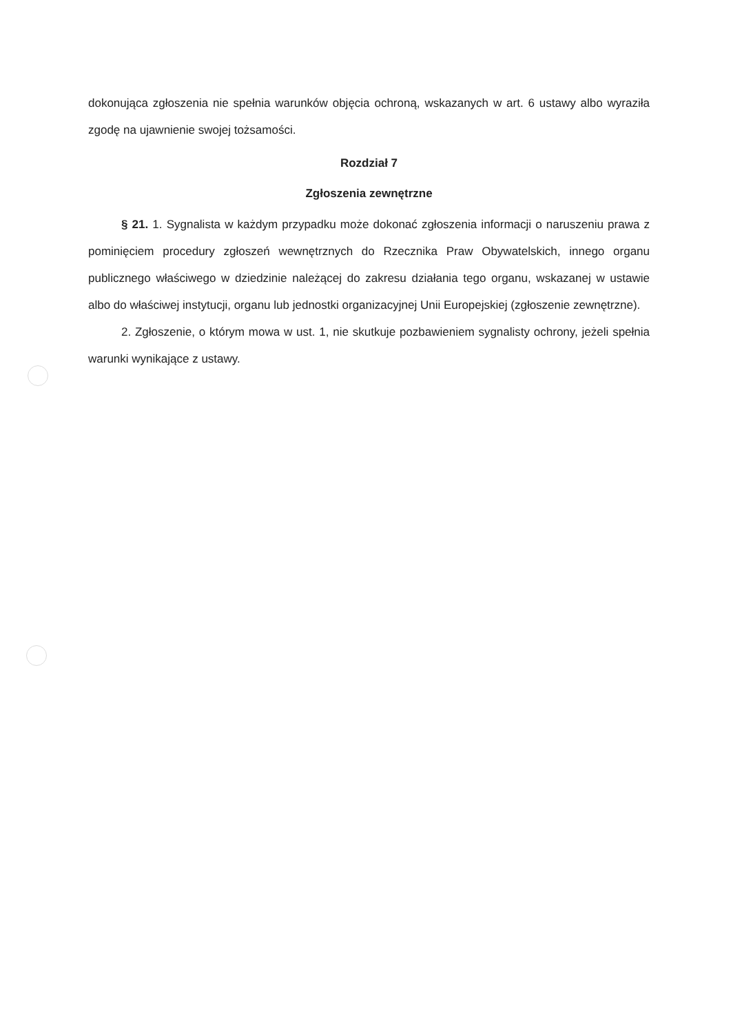dokonująca zgłoszenia nie spełnia warunków objęcia ochroną, wskazanych w art. 6 ustawy albo wyraziła zgodę na ujawnienie swojej tożsamości.
Rozdział 7
Zgłoszenia zewnętrzne
§ 21. 1. Sygnalista w każdym przypadku może dokonać zgłoszenia informacji o naruszeniu prawa z pominięciem procedury zgłoszeń wewnętrznych do Rzecznika Praw Obywatelskich, innego organu publicznego właściwego w dziedzinie należącej do zakresu działania tego organu, wskazanej w ustawie albo do właściwej instytucji, organu lub jednostki organizacyjnej Unii Europejskiej (zgłoszenie zewnętrzne).
2. Zgłoszenie, o którym mowa w ust. 1, nie skutkuje pozbawieniem sygnalisty ochrony, jeżeli spełnia warunki wynikające z ustawy.